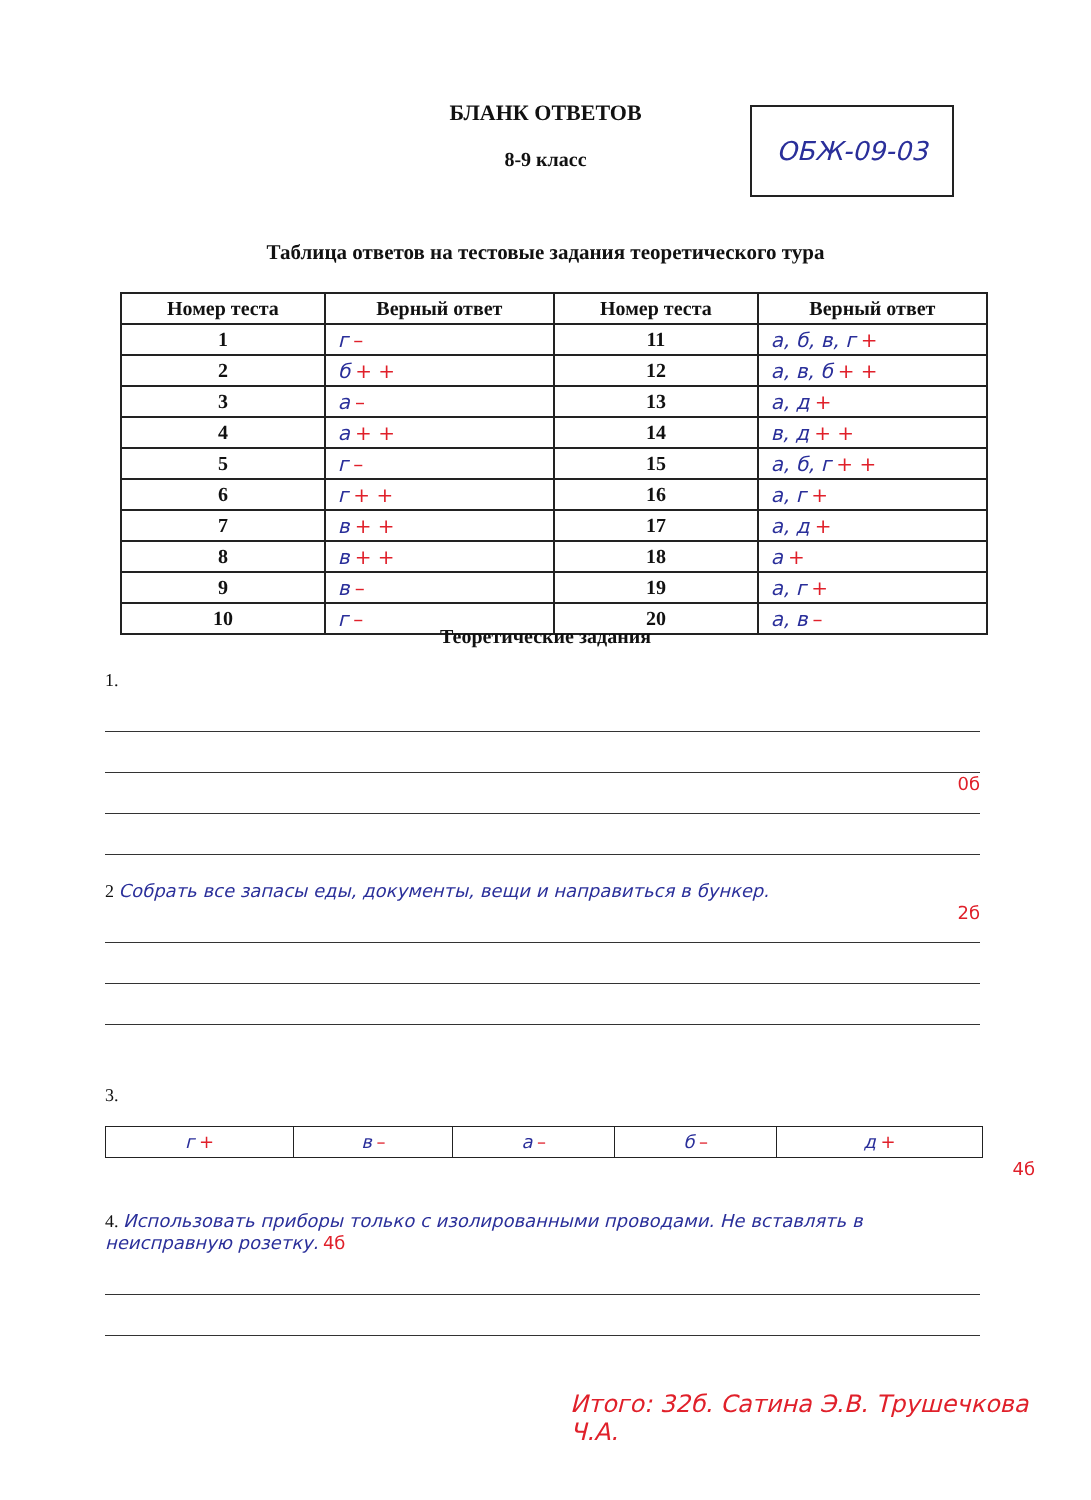БЛАНК ОТВЕТОВ
8-9 класс
ОБЖ-09-03
Таблица ответов на тестовые задания теоретического тура
| Номер теста | Верный ответ | Номер теста | Верный ответ |
| --- | --- | --- | --- |
| 1 | г – | 11 | а, б, в, г + |
| 2 | б + + | 12 | а, в, б + + |
| 3 | а – | 13 | а, д + |
| 4 | а + + | 14 | в, д + + |
| 5 | г – | 15 | а, б, г + + |
| 6 | г + + | 16 | а, г + |
| 7 | в + + | 17 | а, д + |
| 8 | в + + | 18 | а + |
| 9 | в – | 19 | а, г + |
| 10 | г – | 20 | а, в – |
Теоретические задания
1.
0б
2 Собрать все запасы еды, документы, вещи и направиться в бункер.
2б
3.
| г + | в – | а – | б – | д + |
4б
4. Использовать приборы только с изолированными проводами. Не вставлять в неисправную розетку. 4б
Итого: 32б. Сатина Э.В. Трушечкова Ч.А.